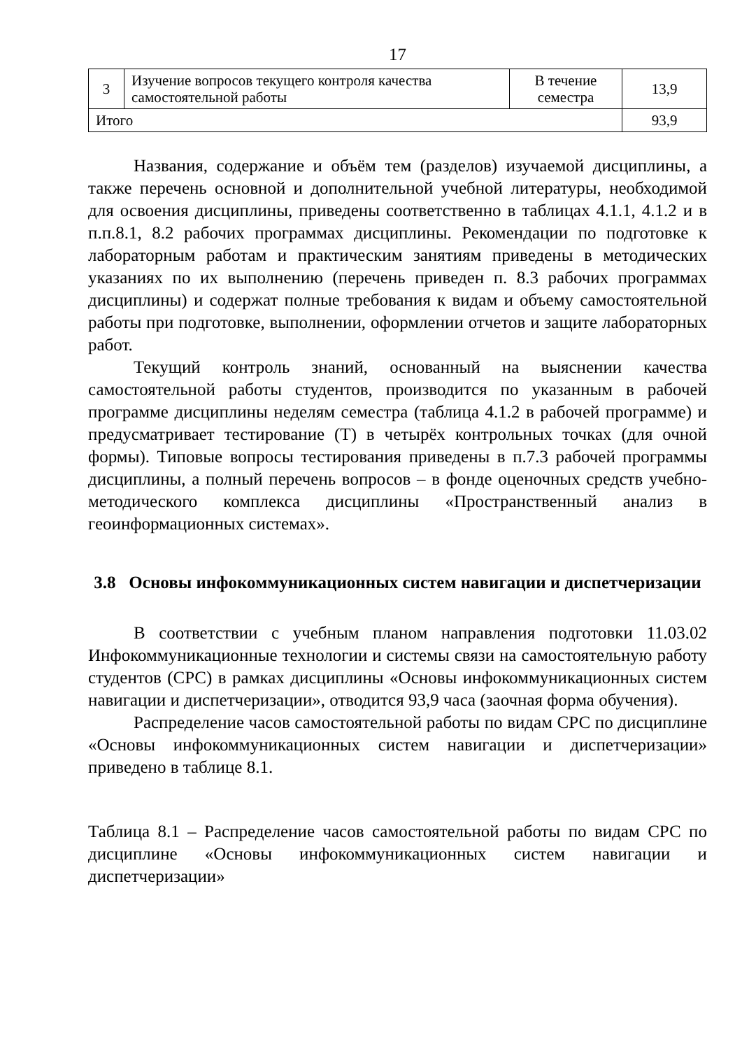17
| 3 | Изучение вопросов текущего контроля качества самостоятельной работы | В течение семестра | 13,9 |
| Итого | | | 93,9 |
Названия, содержание и объём тем (разделов) изучаемой дисциплины, а также перечень основной и дополнительной учебной литературы, необходимой для освоения дисциплины, приведены соответственно в таблицах 4.1.1, 4.1.2 и в п.п.8.1, 8.2 рабочих программах дисциплины. Рекомендации по подготовке к лабораторным работам и практическим занятиям приведены в методических указаниях по их выполнению (перечень приведен п. 8.3 рабочих программах дисциплины) и содержат полные требования к видам и объему самостоятельной работы при подготовке, выполнении, оформлении отчетов и защите лабораторных работ.
Текущий контроль знаний, основанный на выяснении качества самостоятельной работы студентов, производится по указанным в рабочей программе дисциплины неделям семестра (таблица 4.1.2 в рабочей программе) и предусматривает тестирование (Т) в четырёх контрольных точках (для очной формы). Типовые вопросы тестирования приведены в п.7.3 рабочей программы дисциплины, а полный перечень вопросов – в фонде оценочных средств учебно-методического комплекса дисциплины «Пространственный анализ в геоинформационных системах».
3.8 Основы инфокоммуникационных систем навигации и диспетчеризации
В соответствии с учебным планом направления подготовки 11.03.02 Инфокоммуникационные технологии и системы связи на самостоятельную работу студентов (СРС) в рамках дисциплины «Основы инфокоммуникационных систем навигации и диспетчеризации», отводится 93,9 часа (заочная форма обучения).
Распределение часов самостоятельной работы по видам СРС по дисциплине «Основы инфокоммуникационных систем навигации и диспетчеризации» приведено в таблице 8.1.
Таблица 8.1 – Распределение часов самостоятельной работы по видам СРС по дисциплине «Основы инфокоммуникационных систем навигации и диспетчеризации»